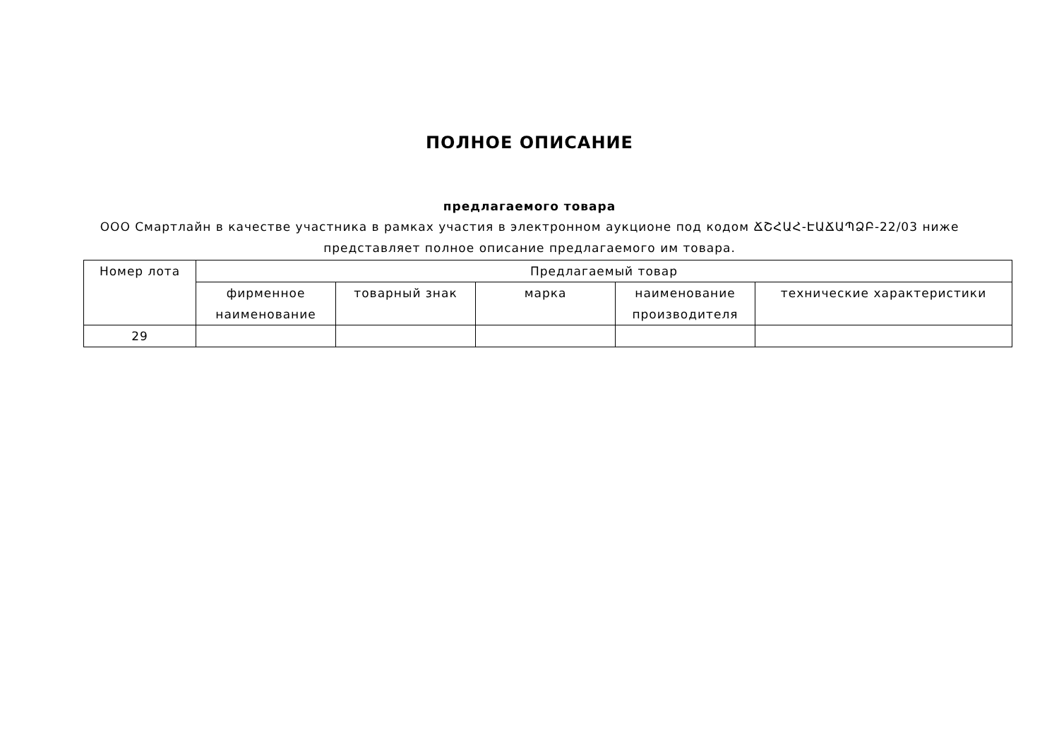ПОЛНОЕ ОПИСАНИЕ
предлагаемого товара
ООО Смартлайн в качестве участника в рамках участия в электронном аукционе под кодом ՃՇՀԱՀ-ԷԱՃԱՊՁԲ-22/03 ниже представляет полное описание предлагаемого им товара.
| Номер лота | Предлагаемый товар | | | | |
| --- | --- | --- | --- | --- | --- |
| | фирменное наименование | товарный знак | марка | наименование производителя | технические характеристики |
| 29 | | | | | |